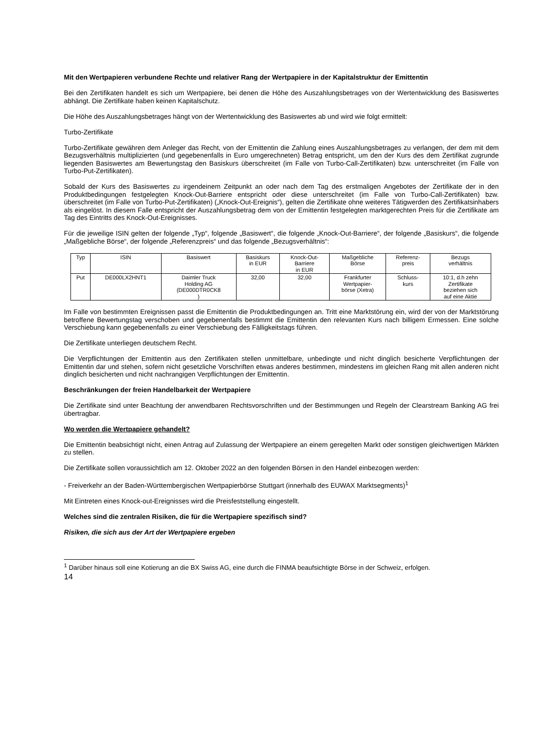Mit den Wertpapieren verbundene Rechte und relativer Rang der Wertpapiere in der Kapitalstruktur der Emittentin
Bei den Zertifikaten handelt es sich um Wertpapiere, bei denen die Höhe des Auszahlungsbetrages von der Wertentwicklung des Basiswertes abhängt. Die Zertifikate haben keinen Kapitalschutz.
Die Höhe des Auszahlungsbetrages hängt von der Wertentwicklung des Basiswertes ab und wird wie folgt ermittelt:
Turbo-Zertifikate
Turbo-Zertifikate gewähren dem Anleger das Recht, von der Emittentin die Zahlung eines Auszahlungsbetrages zu verlangen, der dem mit dem Bezugsverhältnis multiplizierten (und gegebenenfalls in Euro umgerechneten) Betrag entspricht, um den der Kurs des dem Zertifikat zugrunde liegenden Basiswertes am Bewertungstag den Basiskurs überschreitet (im Falle von Turbo-Call-Zertifikaten) bzw. unterschreitet (im Falle von Turbo-Put-Zertifikaten).
Sobald der Kurs des Basiswertes zu irgendeinem Zeitpunkt an oder nach dem Tag des erstmaligen Angebotes der Zertifikate der in den Produktbedingungen festgelegten Knock-Out-Barriere entspricht oder diese unterschreitet (im Falle von Turbo-Call-Zertifikaten) bzw. überschreitet (im Falle von Turbo-Put-Zertifikaten) („Knock-Out-Ereignis“), gelten die Zertifikate ohne weiteres Tätigwerden des Zertifikatsinhabers als eingelöst. In diesem Falle entspricht der Auszahlungsbetrag dem von der Emittentin festgelegten marktgerechten Preis für die Zertifikate am Tag des Eintritts des Knock-Out-Ereignisses.
Für die jeweilige ISIN gelten der folgende „Typ“, folgende „Basiswert“, die folgende „Knock-Out-Barriere“, der folgende „Basiskurs“, die folgende „Maßgebliche Börse“, der folgende „Referenzpreis“ und das folgende „Bezugsverhältnis“:
| Typ | ISIN | Basiswert | Basiskurs in EUR | Knock-Out- Barriere in EUR | Maßgebliche Börse | Referenz- preis | Bezugs verhältnis |
| Put | DE000LX2HNT1 | Daimler Truck Holding AG (DE000DTR0CK8 ) | 32,00 | 32,00 | Frankfurter Wertpapier- börse (Xetra) | Schluss- kurs | 10:1, d.h zehn Zertifikate beziehen sich auf eine Aktie |
Im Falle von bestimmten Ereignissen passt die Emittentin die Produktbedingungen an. Tritt eine Marktstörung ein, wird der von der Marktstörung betroffene Bewertungstag verschoben und gegebenenfalls bestimmt die Emittentin den relevanten Kurs nach billigem Ermessen. Eine solche Verschiebung kann gegebenenfalls zu einer Verschiebung des Fälligkeitstags führen.
Die Zertifikate unterliegen deutschem Recht.
Die Verpflichtungen der Emittentin aus den Zertifikaten stellen unmittelbare, unbedingte und nicht dinglich besicherte Verpflichtungen der Emittentin dar und stehen, sofern nicht gesetzliche Vorschriften etwas anderes bestimmen, mindestens im gleichen Rang mit allen anderen nicht dinglich besicherten und nicht nachrangigen Verpflichtungen der Emittentin.
Beschränkungen der freien Handelbarkeit der Wertpapiere
Die Zertifikate sind unter Beachtung der anwendbaren Rechtsvorschriften und der Bestimmungen und Regeln der Clearstream Banking AG frei übertragbar.
Wo werden die Wertpapiere gehandelt?
Die Emittentin beabsichtigt nicht, einen Antrag auf Zulassung der Wertpapiere an einem geregelten Markt oder sonstigen gleichwertigen Märkten zu stellen.
Die Zertifikate sollen voraussichtlich am 12. Oktober 2022 an den folgenden Börsen in den Handel einbezogen werden:
- Freiverkehr an der Baden-Württembergischen Wertpapierbörse Stuttgart (innerhalb des EUWAX Marktsegments)<sup>1</sup>
Mit Eintreten eines Knock-out-Ereignisses wird die Preisfeststellung eingestellt.
Welches sind die zentralen Risiken, die für die Wertpapiere spezifisch sind?
Risiken, die sich aus der Art der Wertpapiere ergeben
<sup>1</sup> Darüber hinaus soll eine Kotierung an die BX Swiss AG, eine durch die FINMA beaufsichtigte Börse in der Schweiz, erfolgen.
14